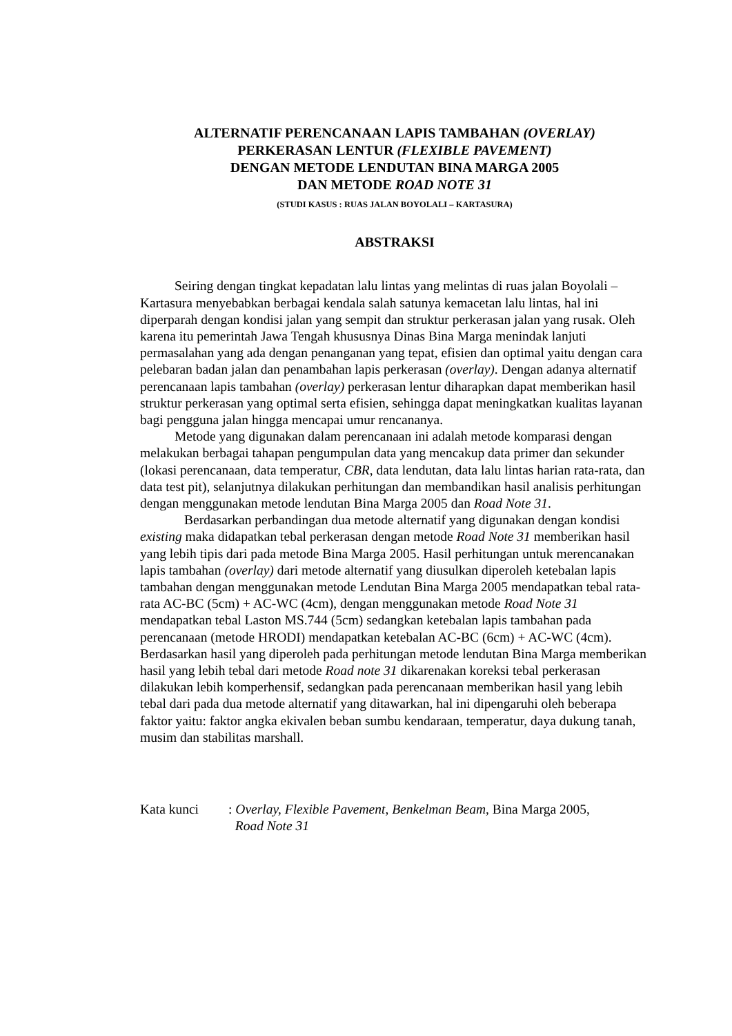ALTERNATIF PERENCANAAN LAPIS TAMBAHAN (OVERLAY)
PERKERASAN LENTUR (FLEXIBLE PAVEMENT)
DENGAN METODE LENDUTAN BINA MARGA 2005
DAN METODE ROAD NOTE 31
(STUDI KASUS : RUAS JALAN BOYOLALI – KARTASURA)
ABSTRAKSI
Seiring dengan tingkat kepadatan lalu lintas yang melintas di ruas jalan Boyolali – Kartasura menyebabkan berbagai kendala salah satunya kemacetan lalu lintas, hal ini diperparah dengan kondisi jalan yang sempit dan struktur perkerasan jalan yang rusak. Oleh karena itu pemerintah Jawa Tengah khususnya Dinas Bina Marga menindak lanjuti permasalahan yang ada dengan penanganan yang tepat, efisien dan optimal yaitu dengan cara pelebaran badan jalan dan penambahan lapis perkerasan (overlay). Dengan adanya alternatif perencanaan lapis tambahan (overlay) perkerasan lentur diharapkan dapat memberikan hasil struktur perkerasan yang optimal serta efisien, sehingga dapat meningkatkan kualitas layanan bagi pengguna jalan hingga mencapai umur rencananya.
Metode yang digunakan dalam perencanaan ini adalah metode komparasi dengan melakukan berbagai tahapan pengumpulan data yang mencakup data primer dan sekunder (lokasi perencanaan, data temperatur, CBR, data lendutan, data lalu lintas harian rata-rata, dan data test pit), selanjutnya dilakukan perhitungan dan membandikan hasil analisis perhitungan dengan menggunakan metode lendutan Bina Marga 2005 dan Road Note 31.
Berdasarkan perbandingan dua metode alternatif yang digunakan dengan kondisi existing maka didapatkan tebal perkerasan dengan metode Road Note 31 memberikan hasil yang lebih tipis dari pada metode Bina Marga 2005. Hasil perhitungan untuk merencanakan lapis tambahan (overlay) dari metode alternatif yang diusulkan diperoleh ketebalan lapis tambahan dengan menggunakan metode Lendutan Bina Marga 2005 mendapatkan tebal rata-rata AC-BC (5cm) + AC-WC (4cm), dengan menggunakan metode Road Note 31 mendapatkan tebal Laston MS.744 (5cm) sedangkan ketebalan lapis tambahan pada perencanaan (metode HRODI) mendapatkan ketebalan AC-BC (6cm) + AC-WC (4cm). Berdasarkan hasil yang diperoleh pada perhitungan metode lendutan Bina Marga memberikan hasil yang lebih tebal dari metode Road note 31 dikarenakan koreksi tebal perkerasan dilakukan lebih komperhensif, sedangkan pada perencanaan memberikan hasil yang lebih tebal dari pada dua metode alternatif yang ditawarkan, hal ini dipengaruhi oleh beberapa faktor yaitu: faktor angka ekivalen beban sumbu kendaraan, temperatur, daya dukung tanah, musim dan stabilitas marshall.
Kata kunci : Overlay, Flexible Pavement, Benkelman Beam, Bina Marga 2005,
Road Note 31